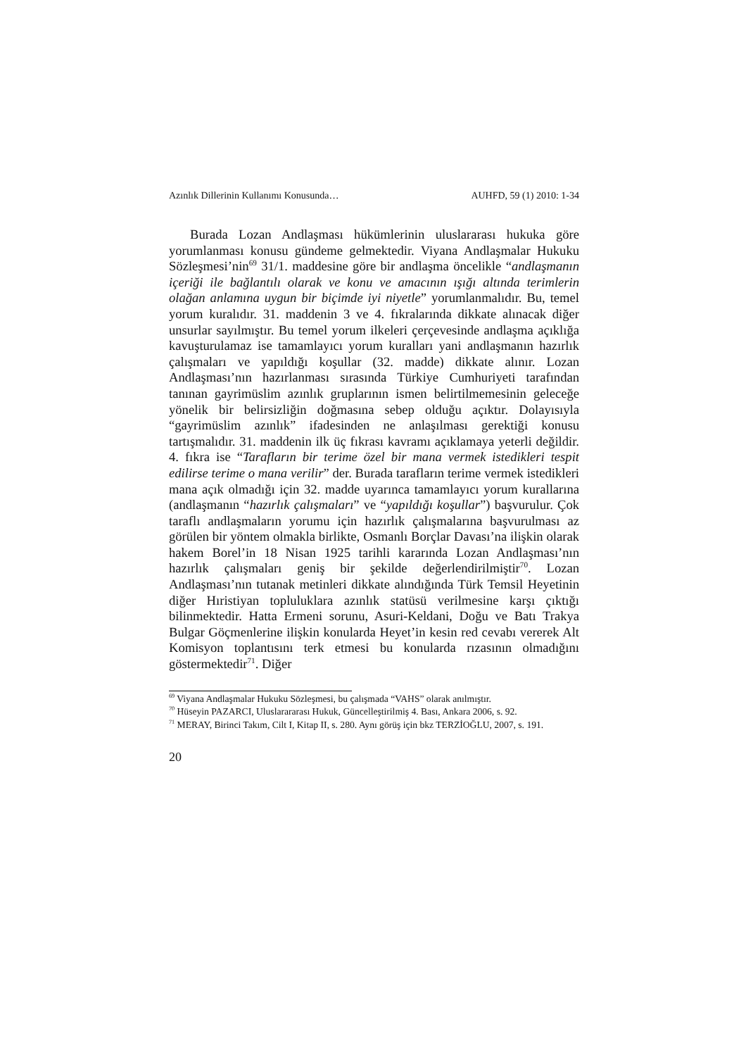Azınlık Dillerinin Kullanımı Konusunda… AUHFD, 59 (1) 2010: 1-34
Burada Lozan Andlaşması hükümlerinin uluslararası hukuka göre yorumlanması konusu gündeme gelmektedir. Viyana Andlaşmalar Hukuku Sözleşmesi’nin<sup>69</sup> 31/1. maddesine göre bir andlaşma öncelikle “andlaşmanın içeriği ile bağlantılı olarak ve konu ve amacının ışığı altında terimlerin olağan anlamına uygun bir biçimde iyi niyetle” yorumlanmalıdır. Bu, temel yorum kuralıdır. 31. maddenin 3 ve 4. fıkralarında dikkate alınacak diğer unsurlar sayılmıştır. Bu temel yorum ilkeleri çerçevesinde andlaşma açıklığa kavuşturulamaz ise tamamlayıcı yorum kuralları yani andlaşmanın hazırlık çalışmaları ve yapıldığı koşullar (32. madde) dikkate alınır. Lozan Andlaşması’nın hazırlanması sırasında Türkiye Cumhuriyeti tarafından tanınan gayrimüslim azınlık gruplarının ismen belirtilmemesinin geleceğe yönelik bir belirsizliğin doğmasına sebep olduğu açıktır. Dolayısıyla “gayrimüslim azınlık” ifadesinden ne anlaşılması gerektiği konusu tartışmalıdır. 31. maddenin ilk üç fıkrası kavramı açıklamaya yeterli değildir. 4. fıkra ise “Tarafların bir terime özel bir mana vermek istedikleri tespit edilirse terime o mana verilir” der. Burada tarafların terime vermek istedikleri mana açık olmadığı için 32. madde uyarınca tamamlayıcı yorum kurallarına (andlaşmanın “hazırlık çalışmaları” ve “yapıldığı koşullar”) başvurulur. Çok taraflı andlaşmaların yorumu için hazırlık çalışmalarına başvurulması az görülen bir yöntem olmakla birlikte, Osmanlı Borçlar Davası’na ilişkin olarak hakem Borel’in 18 Nisan 1925 tarihli kararında Lozan Andlaşması’nın hazırlık çalışmaları geniş bir şekilde değerlendirilmiştir<sup>70</sup>. Lozan Andlaşması’nın tutanak metinleri dikkate alındığında Türk Temsil Heyetinin diğer Hıristiyan topluluklara azınlık statüsü verilmesine karşı çıktığı bilinmektedir. Hatta Ermeni sorunu, Asuri-Keldani, Doğu ve Batı Trakya Bulgar Göçmenlerine ilişkin konularda Heyet’in kesin red cevabı vererek Alt Komisyon toplantısını terk etmesi bu konularda rızasının olmadığını göstermektedir<sup>71</sup>. Diğer
<sup>69</sup> Viyana Andlaşmalar Hukuku Sözleşmesi, bu çalışmada “VAHS” olarak anılmıştır.
<sup>70</sup> Hüseyin PAZARCI, Uluslarararası Hukuk, Güncelleştirilmiş 4. Bası, Ankara 2006, s. 92.
<sup>71</sup> MERAY, Birinci Takım, Cilt I, Kitap II, s. 280. Aynı görüş için bkz TERZİOĞLU, 2007, s. 191.
20